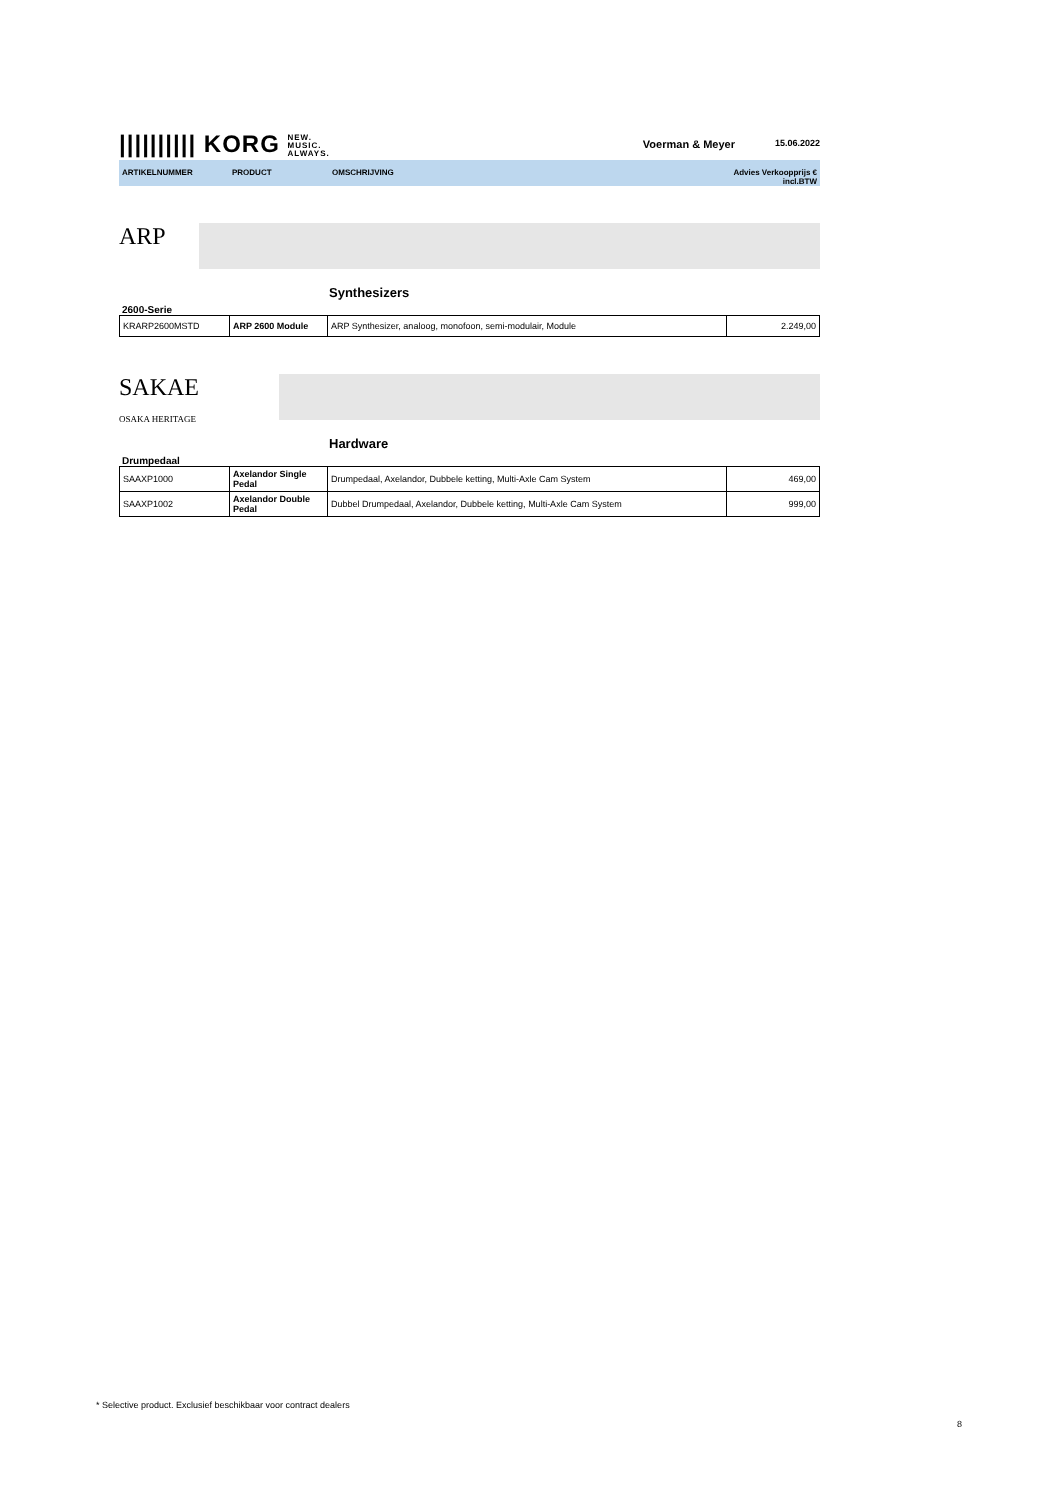|||||||||| KORG NEW.
MUSIC.
ALWAYS.
Voerman & Meyer 15.06.2022
ARTIKELNUMMER PRODUCT OMSCHRIJVING Advies Verkoopprijs €
incl.BTW
ARP
Synthesizers
2600-Serie
| KRARP2600MSTD | ARP 2600 Module | ARP Synthesizer, analoog, monofoon, semi-modulair, Module | 2.249,00 |
SAKAE
OSAKA HERITAGE
Hardware
Drumpedaal
| SAAXP1000 | Axelandor Single Pedal | Drumpedaal, Axelandor, Dubbele ketting, Multi-Axle Cam System | 469,00 |
| SAAXP1002 | Axelandor Double Pedal | Dubbel Drumpedaal, Axelandor, Dubbele ketting, Multi-Axle Cam System | 999,00 |
* Selective product. Exclusief beschikbaar voor contract dealers
8